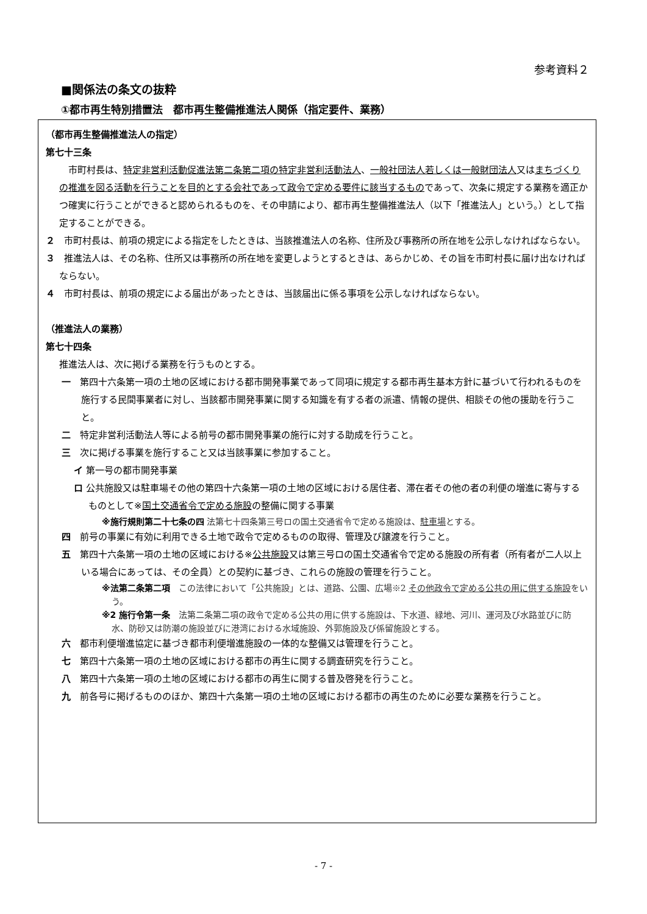参考資料２
■関係法の条文の抜粋
①都市再生特別措置法　都市再生整備推進法人関係（指定要件、業務）
（都市再生整備推進法人の指定）
第七十三条
　市町村長は、特定非営利活動促進法第二条第二項の特定非営利活動法人、一般社団法人若しくは一般財団法人又はまちづくりの推進を図る活動を行うことを目的とする会社であって政令で定める要件に該当するものであって、次条に規定する業務を適正かつ確実に行うことができると認められるものを、その申請により、都市再生整備推進法人（以下「推進法人」という。）として指定することができる。
２　市町村長は、前項の規定による指定をしたときは、当該推進法人の名称、住所及び事務所の所在地を公示しなければならない。
３　推進法人は、その名称、住所又は事務所の所在地を変更しようとするときは、あらかじめ、その旨を市町村長に届け出なければならない。
４　市町村長は、前項の規定による届出があったときは、当該届出に係る事項を公示しなければならない。
（推進法人の業務）
第七十四条
推進法人は、次に掲げる業務を行うものとする。
一　第四十六条第一項の土地の区域における都市開発事業であって同項に規定する都市再生基本方針に基づいて行われるものを施行する民間事業者に対し、当該都市開発事業に関する知識を有する者の派遣、情報の提供、相談その他の援助を行うこと。
二　特定非営利活動法人等による前号の都市開発事業の施行に対する助成を行うこと。
三　次に掲げる事業を施行すること又は当該事業に参加すること。
イ 第一号の都市開発事業
ロ 公共施設又は駐車場その他の第四十六条第一項の土地の区域における居住者、滞在者その他の者の利便の増進に寄与するものとして※国土交通省令で定める施設の整備に関する事業
※施行規則第二十七条の四 法第七十四条第三号ロの国土交通省令で定める施設は、駐車場とする。
四　前号の事業に有効に利用できる土地で政令で定めるものの取得、管理及び譲渡を行うこと。
五　第四十六条第一項の土地の区域における※公共施設又は第三号ロの国土交通省令で定める施設の所有者（所有者が二人以上いる場合にあっては、その全員）との契約に基づき、これらの施設の管理を行うこと。
※法第二条第二項　この法律において「公共施設」とは、道路、公園、広場※2 その他政令で定める公共の用に供する施設をいう。
※2 施行令第一条　法第二条第二項の政令で定める公共の用に供する施設は、下水道、緑地、河川、運河及び水路並びに防水、防砂又は防潮の施設並びに港湾における水域施設、外郭施設及び係留施設とする。
六　都市利便増進協定に基づき都市利便増進施設の一体的な整備又は管理を行うこと。
七　第四十六条第一項の土地の区域における都市の再生に関する調査研究を行うこと。
八　第四十六条第一項の土地の区域における都市の再生に関する普及啓発を行うこと。
九　前各号に掲げるもののほか、第四十六条第一項の土地の区域における都市の再生のために必要な業務を行うこと。
- 7 -